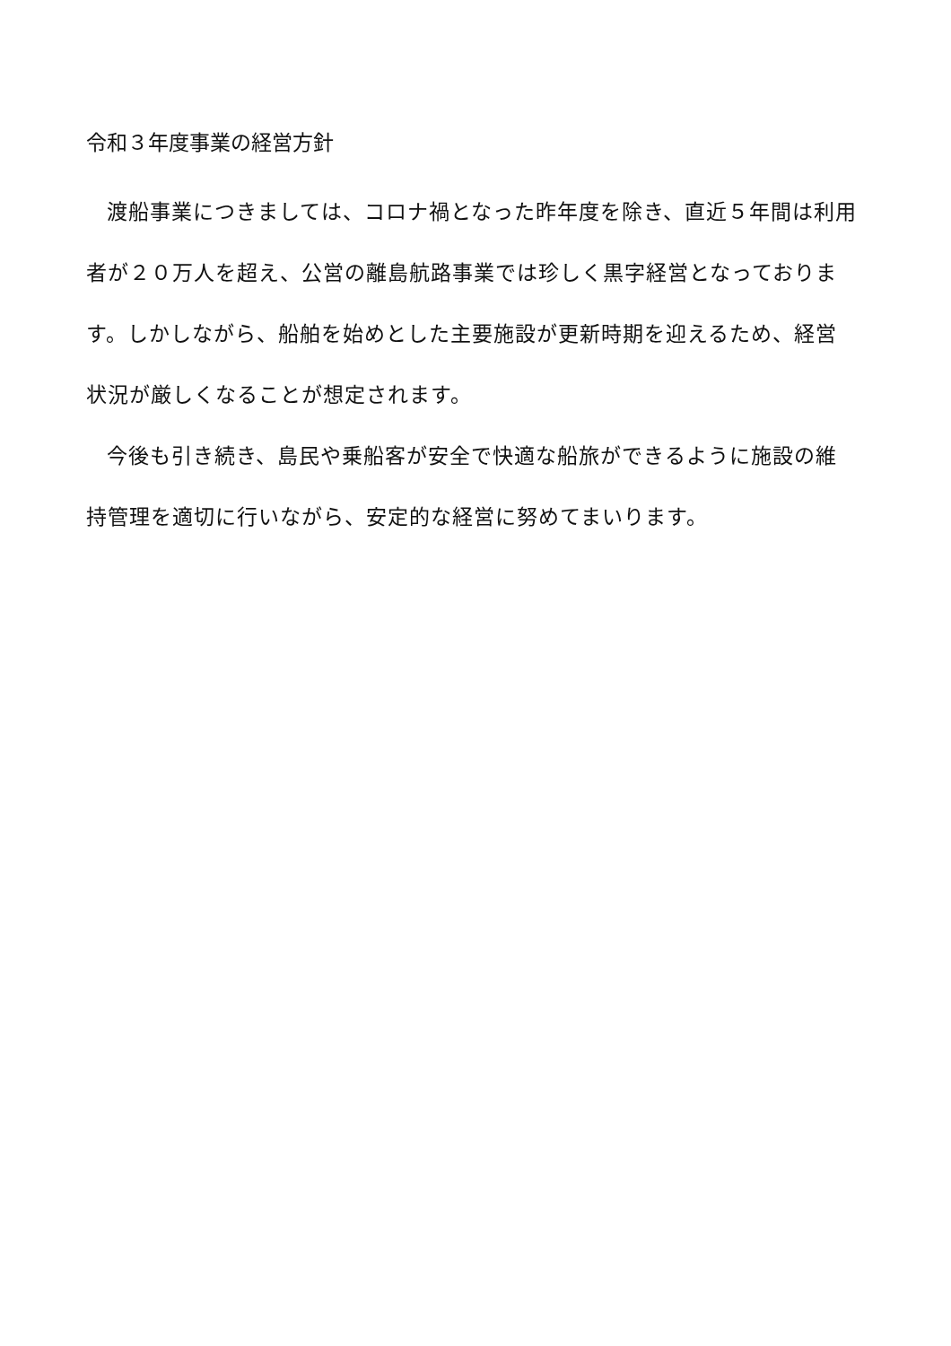令和３年度事業の経営方針
渡船事業につきましては、コロナ禍となった昨年度を除き、直近５年間は利用者が２０万人を超え、公営の離島航路事業では珍しく黒字経営となっております。しかしながら、船舶を始めとした主要施設が更新時期を迎えるため、経営状況が厳しくなることが想定されます。
今後も引き続き、島民や乗船客が安全で快適な船旅ができるように施設の維持管理を適切に行いながら、安定的な経営に努めてまいります。